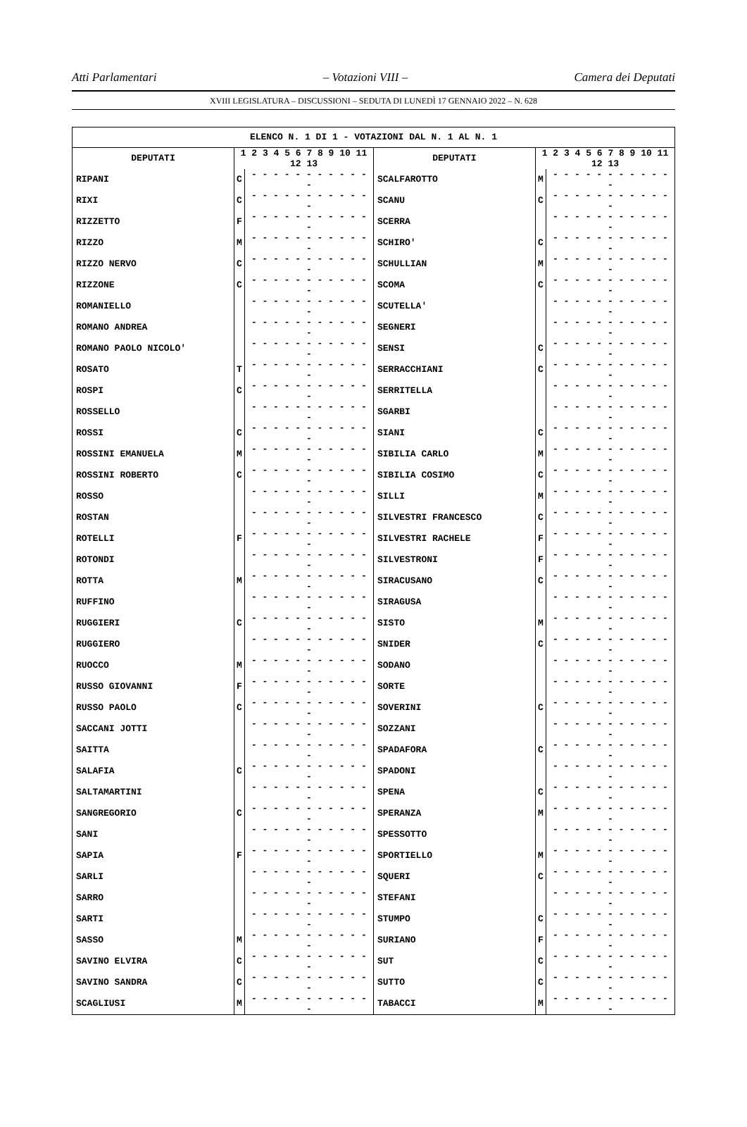Atti Parlamentari – Votazioni VIII – Camera dei Deputati
XVIII LEGISLATURA – DISCUSSIONI – SEDUTA DI LUNEDÌ 17 GENNAIO 2022 – N. 628
| ELENCO N. 1 DI 1 - VOTAZIONI DAL N. 1 AL N. 1 | | | | | |
| --- | --- | --- | --- | --- | --- |
| DEPUTATI | 1 2 3 4 5 6 7 8 9 10 11 12 13 | | DEPUTATI | 1 2 3 4 5 6 7 8 9 10 11 12 13 | |
| RIPANI | C | - - - - - - - - - - - - | SCALFAROTTO | M | - - - - - - - - - - - - |
| RIXI | C | - - - - - - - - - - - - | SCANU | C | - - - - - - - - - - - - |
| RIZZETTO | F | - - - - - - - - - - - - | SCERRA | | - - - - - - - - - - - - |
| RIZZO | M | - - - - - - - - - - - - | SCHIRO' | C | - - - - - - - - - - - - |
| RIZZO NERVO | C | - - - - - - - - - - - - | SCHULLIAN | M | - - - - - - - - - - - - |
| RIZZONE | C | - - - - - - - - - - - - | SCOMA | C | - - - - - - - - - - - - |
| ROMANIELLO | | - - - - - - - - - - - - | SCUTELLA' | | - - - - - - - - - - - - |
| ROMANO ANDREA | | - - - - - - - - - - - - | SEGNERI | | - - - - - - - - - - - - |
| ROMANO PAOLO NICOLO' | | - - - - - - - - - - - - | SENSI | C | - - - - - - - - - - - - |
| ROSATO | T | - - - - - - - - - - - - | SERRACCHIANI | C | - - - - - - - - - - - - |
| ROSPI | C | - - - - - - - - - - - - | SERRITELLA | | - - - - - - - - - - - - |
| ROSSELLO | | - - - - - - - - - - - - | SGARBI | | - - - - - - - - - - - - |
| ROSSI | C | - - - - - - - - - - - - | SIANI | C | - - - - - - - - - - - - |
| ROSSINI EMANUELA | M | - - - - - - - - - - - - | SIBILIA CARLO | M | - - - - - - - - - - - - |
| ROSSINI ROBERTO | C | - - - - - - - - - - - - | SIBILIA COSIMO | C | - - - - - - - - - - - - |
| ROSSO | | - - - - - - - - - - - - | SILLI | M | - - - - - - - - - - - - |
| ROSTAN | | - - - - - - - - - - - - | SILVESTRI FRANCESCO | C | - - - - - - - - - - - - |
| ROTELLI | F | - - - - - - - - - - - - | SILVESTRI RACHELE | F | - - - - - - - - - - - - |
| ROTONDI | | - - - - - - - - - - - - | SILVESTRONI | F | - - - - - - - - - - - - |
| ROTTA | M | - - - - - - - - - - - - | SIRACUSANO | C | - - - - - - - - - - - - |
| RUFFINO | | - - - - - - - - - - - - | SIRAGUSA | | - - - - - - - - - - - - |
| RUGGIERI | C | - - - - - - - - - - - - | SISTO | M | - - - - - - - - - - - - |
| RUGGIERO | | - - - - - - - - - - - - | SNIDER | C | - - - - - - - - - - - - |
| RUOCCO | M | - - - - - - - - - - - - | SODANO | | - - - - - - - - - - - - |
| RUSSO GIOVANNI | F | - - - - - - - - - - - - | SORTE | | - - - - - - - - - - - - |
| RUSSO PAOLO | C | - - - - - - - - - - - - | SOVERINI | C | - - - - - - - - - - - - |
| SACCANI JOTTI | | - - - - - - - - - - - - | SOZZANI | | - - - - - - - - - - - - |
| SAITTA | | - - - - - - - - - - - - | SPADAFORA | C | - - - - - - - - - - - - |
| SALAFIA | C | - - - - - - - - - - - - | SPADONI | | - - - - - - - - - - - - |
| SALTAMARTINI | | - - - - - - - - - - - - | SPENA | C | - - - - - - - - - - - - |
| SANGREGORIO | C | - - - - - - - - - - - - | SPERANZA | M | - - - - - - - - - - - - |
| SANI | | - - - - - - - - - - - - | SPESSOTTO | | - - - - - - - - - - - - |
| SAPIA | F | - - - - - - - - - - - - | SPORTIELLO | M | - - - - - - - - - - - - |
| SARLI | | - - - - - - - - - - - - | SQUERI | C | - - - - - - - - - - - - |
| SARRO | | - - - - - - - - - - - - | STEFANI | | - - - - - - - - - - - - |
| SARTI | | - - - - - - - - - - - - | STUMPO | C | - - - - - - - - - - - - |
| SASSO | M | - - - - - - - - - - - - | SURIANO | F | - - - - - - - - - - - - |
| SAVINO ELVIRA | C | - - - - - - - - - - - - | SUT | C | - - - - - - - - - - - - |
| SAVINO SANDRA | C | - - - - - - - - - - - - | SUTTO | C | - - - - - - - - - - - - |
| SCAGLIUSI | M | - - - - - - - - - - - - | TABACCI | M | - - - - - - - - - - - - |